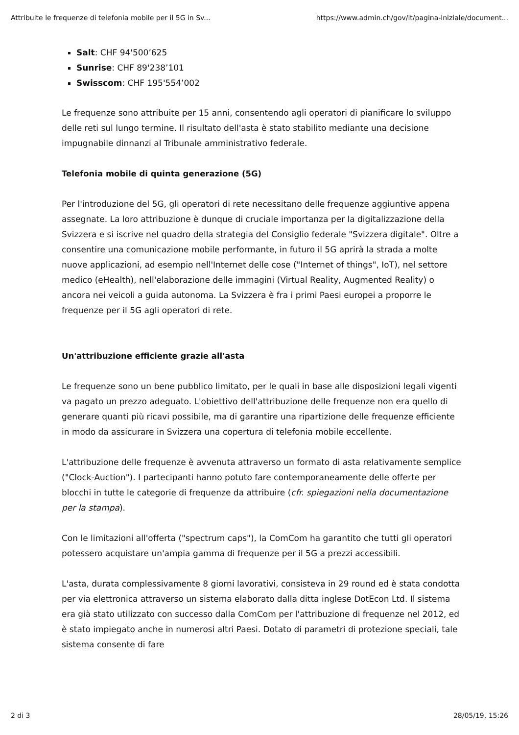Attribuite le frequenze di telefonia mobile per il 5G in Sv... https://www.admin.ch/gov/it/pagina-iniziale/document...
Salt: CHF 94'500’625
Sunrise: CHF 89'238’101
Swisscom: CHF 195'554’002
Le frequenze sono attribuite per 15 anni, consentendo agli operatori di pianificare lo sviluppo delle reti sul lungo termine. Il risultato dell'asta è stato stabilito mediante una decisione impugnabile dinnanzi al Tribunale amministrativo federale.
Telefonia mobile di quinta generazione (5G)
Per l'introduzione del 5G, gli operatori di rete necessitano delle frequenze aggiuntive appena assegnate. La loro attribuzione è dunque di cruciale importanza per la digitalizzazione della Svizzera e si iscrive nel quadro della strategia del Consiglio federale "Svizzera digitale". Oltre a consentire una comunicazione mobile performante, in futuro il 5G aprirà la strada a molte nuove applicazioni, ad esempio nell'Internet delle cose ("Internet of things", IoT), nel settore medico (eHealth), nell'elaborazione delle immagini (Virtual Reality, Augmented Reality) o ancora nei veicoli a guida autonoma. La Svizzera è fra i primi Paesi europei a proporre le frequenze per il 5G agli operatori di rete.
Un'attribuzione efficiente grazie all'asta
Le frequenze sono un bene pubblico limitato, per le quali in base alle disposizioni legali vigenti va pagato un prezzo adeguato. L'obiettivo dell'attribuzione delle frequenze non era quello di generare quanti più ricavi possibile, ma di garantire una ripartizione delle frequenze efficiente in modo da assicurare in Svizzera una copertura di telefonia mobile eccellente.
L'attribuzione delle frequenze è avvenuta attraverso un formato di asta relativamente semplice ("Clock-Auction"). I partecipanti hanno potuto fare contemporaneamente delle offerte per blocchi in tutte le categorie di frequenze da attribuire (cfr. spiegazioni nella documentazione per la stampa).
Con le limitazioni all'offerta ("spectrum caps"), la ComCom ha garantito che tutti gli operatori potessero acquistare un'ampia gamma di frequenze per il 5G a prezzi accessibili.
L'asta, durata complessivamente 8 giorni lavorativi, consisteva in 29 round ed è stata condotta per via elettronica attraverso un sistema elaborato dalla ditta inglese DotEcon Ltd. Il sistema era già stato utilizzato con successo dalla ComCom per l'attribuzione di frequenze nel 2012, ed è stato impiegato anche in numerosi altri Paesi. Dotato di parametri di protezione speciali, tale sistema consente di fare
2 di 3 28/05/19, 15:26